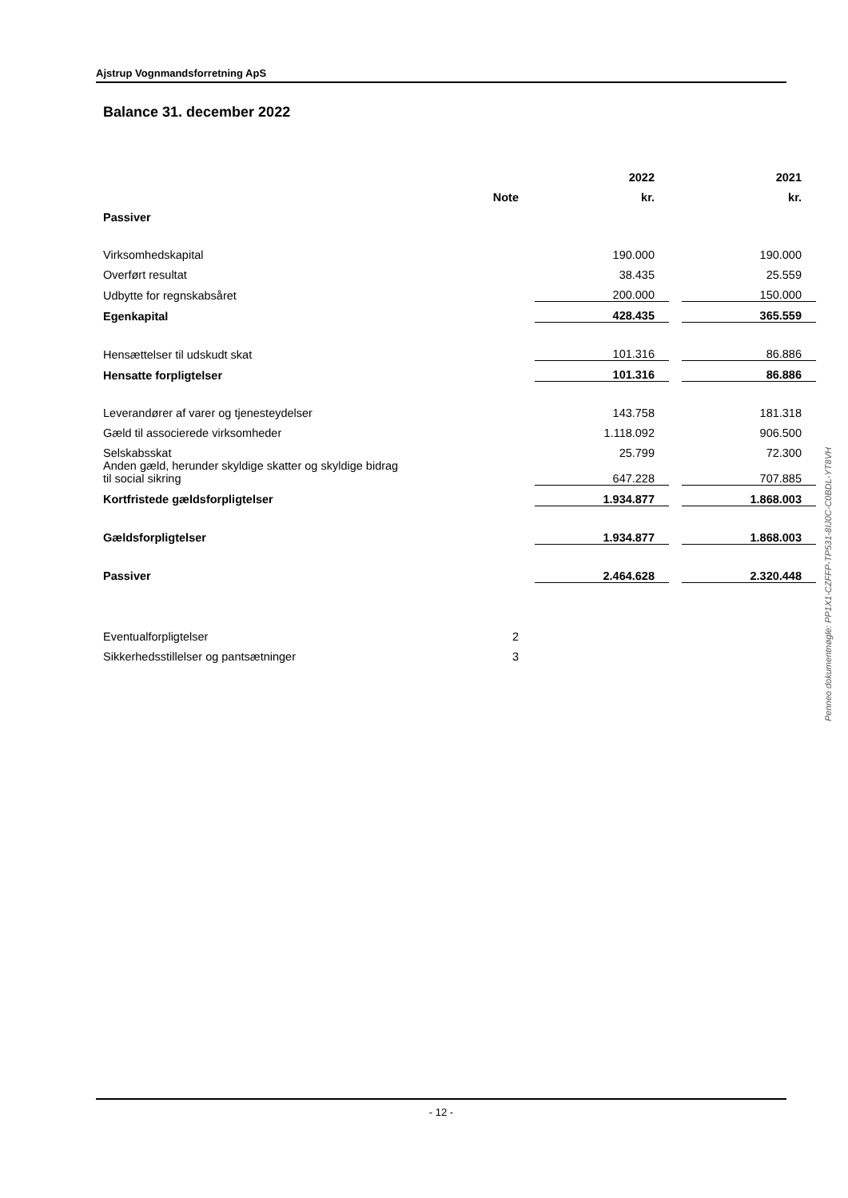Ajstrup Vognmandsforretning ApS
Balance 31. december 2022
| | | | 2022 | | 2021 |
| --- | --- | --- | --- | --- | --- |
| | Note | | kr. | | kr. |
| Passiver | | | | | |
| Virksomhedskapital | | | 190.000 | | 190.000 |
| Overført resultat | | | 38.435 | | 25.559 |
| Udbytte for regnskabsåret | | | 200.000 | | 150.000 |
| Egenkapital | | | 428.435 | | 365.559 |
| Hensættelser til udskudt skat | | | 101.316 | | 86.886 |
| Hensatte forpligtelser | | | 101.316 | | 86.886 |
| Leverandører af varer og tjenesteydelser | | | 143.758 | | 181.318 |
| Gæld til associerede virksomheder | | | 1.118.092 | | 906.500 |
| Selskabsskat | | | 25.799 | | 72.300 |
| Anden gæld, herunder skyldige skatter og skyldige bidrag til social sikring | | | 647.228 | | 707.885 |
| Kortfristede gældsforpligtelser | | | 1.934.877 | | 1.868.003 |
| Gældsforpligtelser | | | 1.934.877 | | 1.868.003 |
| Passiver | | | 2.464.628 | | 2.320.448 |
| Eventualforpligtelser | 2 | | | | |
| Sikkerhedsstillelser og pantsætninger | 3 | | | | |
Penneo dokumentnøgle: PP1X1-CZFFP-TP531-8IJ0C-C0BDL-YT8VH
- 12 -